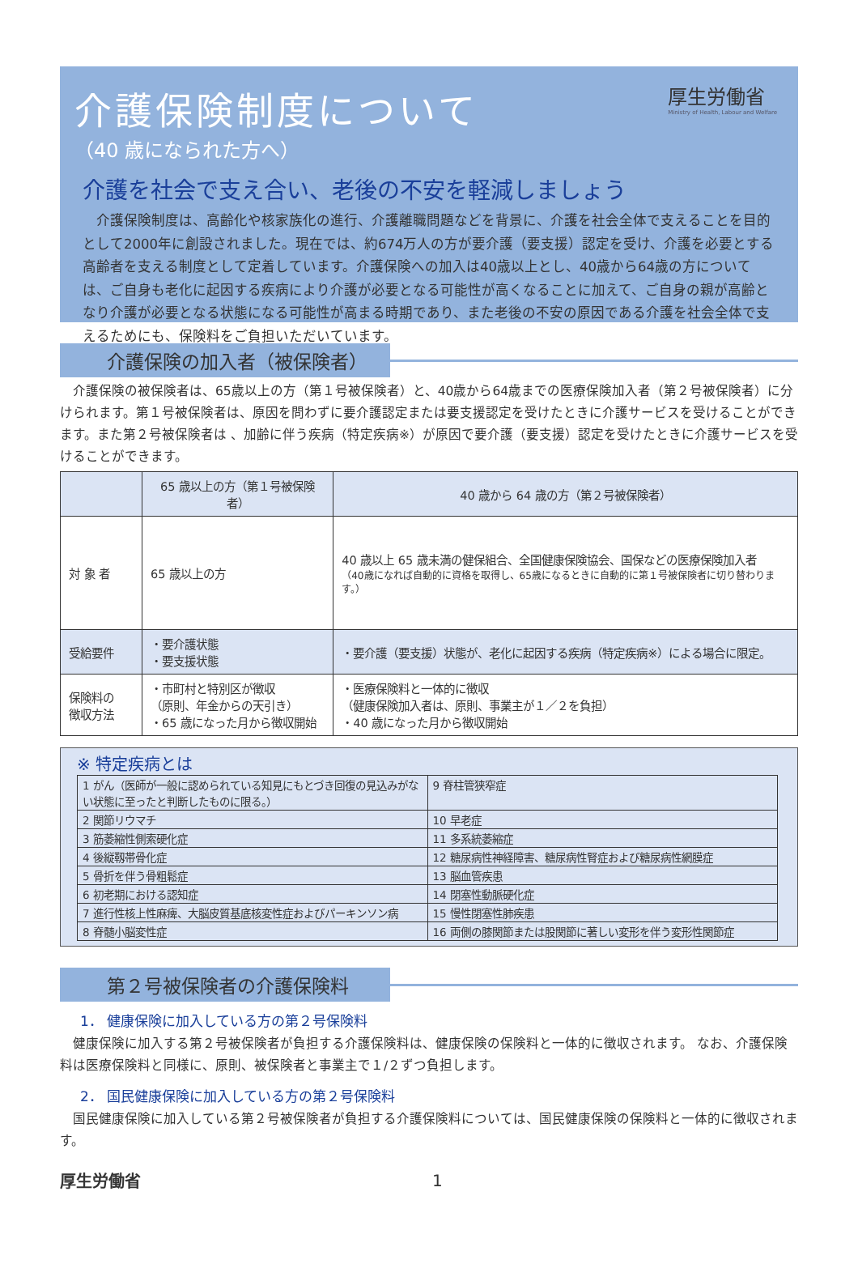介護保険制度について
（40 歳になられた方へ）
厚生労働省
Ministry of Health, Labour and Welfare
介護を社会で支え合い、老後の不安を軽減しましょう
　介護保険制度は、高齢化や核家族化の進行、介護離職問題などを背景に、介護を社会全体で支えることを目的として2000年に創設されました。現在では、約674万人の方が要介護（要支援）認定を受け、介護を必要とする高齢者を支える制度として定着しています。介護保険への加入は40歳以上とし、40歳から64歳の方については、ご自身も老化に起因する疾病により介護が必要となる可能性が高くなることに加えて、ご自身の親が高齢となり介護が必要となる状態になる可能性が高まる時期であり、また老後の不安の原因である介護を社会全体で支えるためにも、保険料をご負担いただいています。
介護保険の加入者（被保険者）
　介護保険の被保険者は、65歳以上の方（第１号被保険者）と、40歳から64歳までの医療保険加入者（第２号被保険者）に分けられます。第１号被保険者は、原因を問わずに要介護認定または要支援認定を受けたときに介護サービスを受けることができます。また第２号被保険者は 、加齢に伴う疾病（特定疾病※）が原因で要介護（要支援）認定を受けたときに介護サービスを受けることができます。
| | 65 歳以上の方（第１号被保険者） | 40 歳から 64 歳の方（第２号被保険者） |
| --- | --- | --- |
| 対 象 者 | 65 歳以上の方 | 40 歳以上 65 歳未満の健保組合、全国健康保険協会、国保などの医療保険加入者 （40歳になれば自動的に資格を取得し、65歳になるときに自動的に第１号被保険者に切り替わります。） |
| 受給要件 | ・要介護状態 ・要支援状態 | ・要介護（要支援）状態が、老化に起因する疾病（特定疾病※）による場合に限定。 |
| 保険料の 徴収方法 | ・市町村と特別区が徴収 （原則、年金からの天引き） ・65 歳になった月から徴収開始 | ・医療保険料と一体的に徴収 （健康保険加入者は、原則、事業主が１／２を負担） ・40 歳になった月から徴収開始 |
※ 特定疾病とは
| 1 がん（医師が一般に認められている知見にもとづき回復の見込みがない状態に至ったと判断したものに限る。） | 9 脊柱管狭窄症 |
| 2 関節リウマチ | 10 早老症 |
| 3 筋萎縮性側索硬化症 | 11 多系統萎縮症 |
| 4 後縦靱帯骨化症 | 12 糖尿病性神経障害、糖尿病性腎症および糖尿病性網膜症 |
| 5 骨折を伴う骨粗鬆症 | 13 脳血管疾患 |
| 6 初老期における認知症 | 14 閉塞性動脈硬化症 |
| 7 進行性核上性麻痺、大脳皮質基底核変性症およびパーキンソン病 | 15 慢性閉塞性肺疾患 |
| 8 脊髄小脳変性症 | 16 両側の膝関節または股関節に著しい変形を伴う変形性関節症 |
第２号被保険者の介護保険料
1． 健康保険に加入している方の第２号保険料
　健康保険に加入する第２号被保険者が負担する介護保険料は、健康保険の保険料と一体的に徴収されます。 なお、介護保険料は医療保険料と同様に、原則、被保険者と事業主で１/２ずつ負担します。
2． 国民健康保険に加入している方の第２号保険料
　国民健康保険に加入している第２号被保険者が負担する介護保険料については、国民健康保険の保険料と一体的に徴収されます。
厚生労働省 1